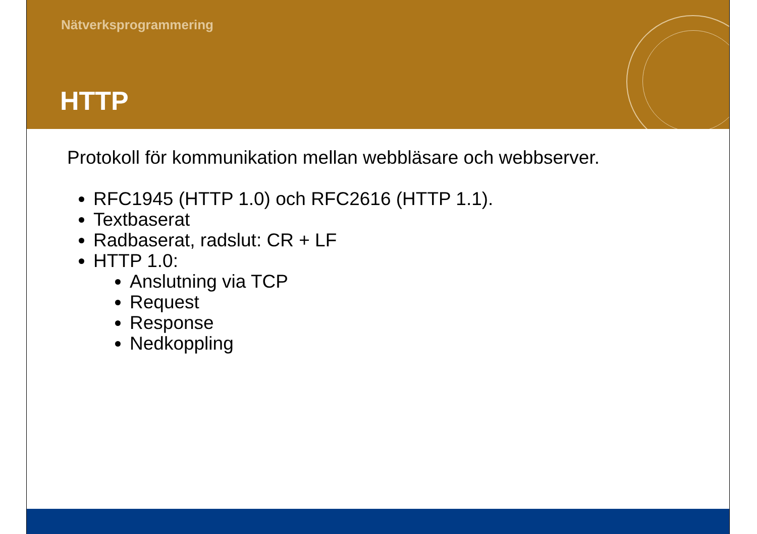Nätverksprogrammering
HTTP
Protokoll för kommunikation mellan webbläsare och webbserver.
RFC1945 (HTTP 1.0) och RFC2616 (HTTP 1.1).
Textbaserat
Radbaserat, radslut: CR + LF
HTTP 1.0:
Anslutning via TCP
Request
Response
Nedkoppling